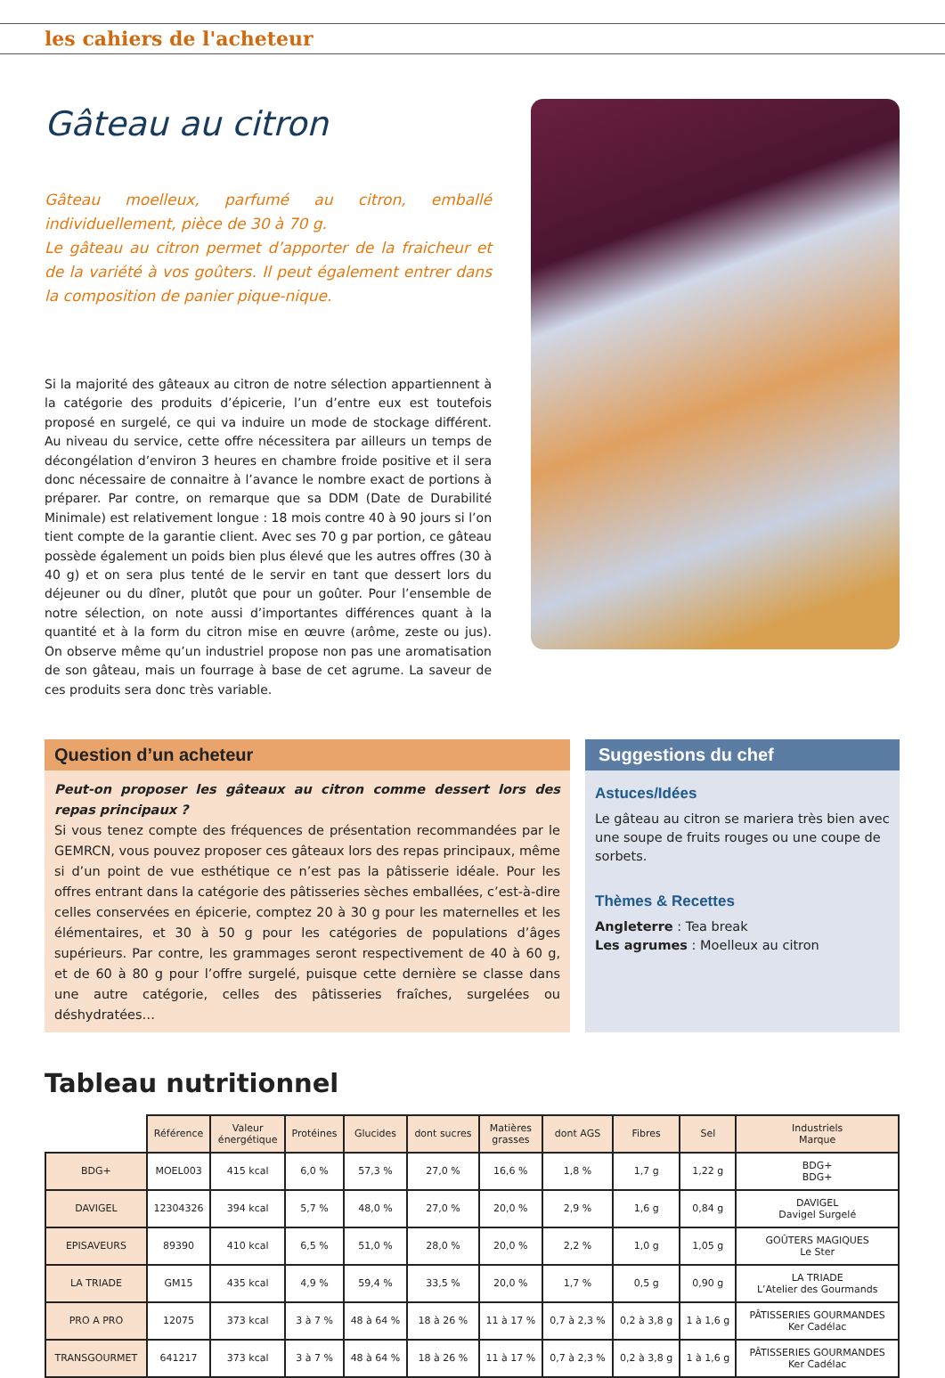les cahiers de l'acheteur
Gâteau au citron
Gâteau moelleux, parfumé au citron, emballé individuellement, pièce de 30 à 70 g.
Le gâteau au citron permet d’apporter de la fraicheur et de la variété à vos goûters. Il peut également entrer dans la composition de panier pique-nique.
Si la majorité des gâteaux au citron de notre sélection appartiennent à la catégorie des produits d’épicerie, l’un d’entre eux est toutefois proposé en surgelé, ce qui va induire un mode de stockage différent. Au niveau du service, cette offre nécessitera par ailleurs un temps de décongélation d’environ 3 heures en chambre froide positive et il sera donc nécessaire de connaitre à l’avance le nombre exact de portions à préparer. Par contre, on remarque que sa DDM (Date de Durabilité Minimale) est relativement longue : 18 mois contre 40 à 90 jours si l’on tient compte de la garantie client. Avec ses 70 g par portion, ce gâteau possède également un poids bien plus élevé que les autres offres (30 à 40 g) et on sera plus tenté de le servir en tant que dessert lors du déjeuner ou du dîner, plutôt que pour un goûter. Pour l’ensemble de notre sélection, on note aussi d’importantes différences quant à la quantité et à la form du citron mise en œuvre (arôme, zeste ou jus). On observe même qu’un industriel propose non pas une aromatisation de son gâteau, mais un fourrage à base de cet agrume. La saveur de ces produits sera donc très variable.
Question d’un acheteur
Peut-on proposer les gâteaux au citron comme dessert lors des repas principaux ?
Si vous tenez compte des fréquences de présentation recommandées par le GEMRCN, vous pouvez proposer ces gâteaux lors des repas principaux, même si d’un point de vue esthétique ce n’est pas la pâtisserie idéale. Pour les offres entrant dans la catégorie des pâtisseries sèches emballées, c’est-à-dire celles conservées en épicerie, comptez 20 à 30 g pour les maternelles et les élémentaires, et 30 à 50 g pour les catégories de populations d’âges supérieurs. Par contre, les grammages seront respectivement de 40 à 60 g, et de 60 à 80 g pour l’offre surgelé, puisque cette dernière se classe dans une autre catégorie, celles des pâtisseries fraîches, surgelées ou déshydratées…
Suggestions du chef
Astuces/Idées
Le gâteau au citron se mariera très bien avec une soupe de fruits rouges ou une coupe de sorbets.
Thèmes & Recettes
Angleterre : Tea break
Les agrumes : Moelleux au citron
Tableau nutritionnel
| | Référence | Valeur énergétique | Protéines | Glucides | dont sucres | Matières grasses | dont AGS | Fibres | Sel | Industriels Marque |
| --- | --- | --- | --- | --- | --- | --- | --- | --- | --- | --- |
| BDG+ | MOEL003 | 415 kcal | 6,0 % | 57,3 % | 27,0 % | 16,6 % | 1,8 % | 1,7 g | 1,22 g | BDG+ BDG+ |
| DAVIGEL | 12304326 | 394 kcal | 5,7 % | 48,0 % | 27,0 % | 20,0 % | 2,9 % | 1,6 g | 0,84 g | DAVIGEL Davigel Surgelé |
| EPISAVEURS | 89390 | 410 kcal | 6,5 % | 51,0 % | 28,0 % | 20,0 % | 2,2 % | 1,0 g | 1,05 g | GOÛTERS MAGIQUES Le Ster |
| LA TRIADE | GM15 | 435 kcal | 4,9 % | 59,4 % | 33,5 % | 20,0 % | 1,7 % | 0,5 g | 0,90 g | LA TRIADE L’Atelier des Gourmands |
| PRO A PRO | 12075 | 373 kcal | 3 à 7 % | 48 à 64 % | 18 à 26 % | 11 à 17 % | 0,7 à 2,3 % | 0,2 à 3,8 g | 1 à 1,6 g | PÂTISSERIES GOURMANDES Ker Cadélac |
| TRANSGOURMET | 641217 | 373 kcal | 3 à 7 % | 48 à 64 % | 18 à 26 % | 11 à 17 % | 0,7 à 2,3 % | 0,2 à 3,8 g | 1 à 1,6 g | PÂTISSERIES GOURMANDES Ker Cadélac |